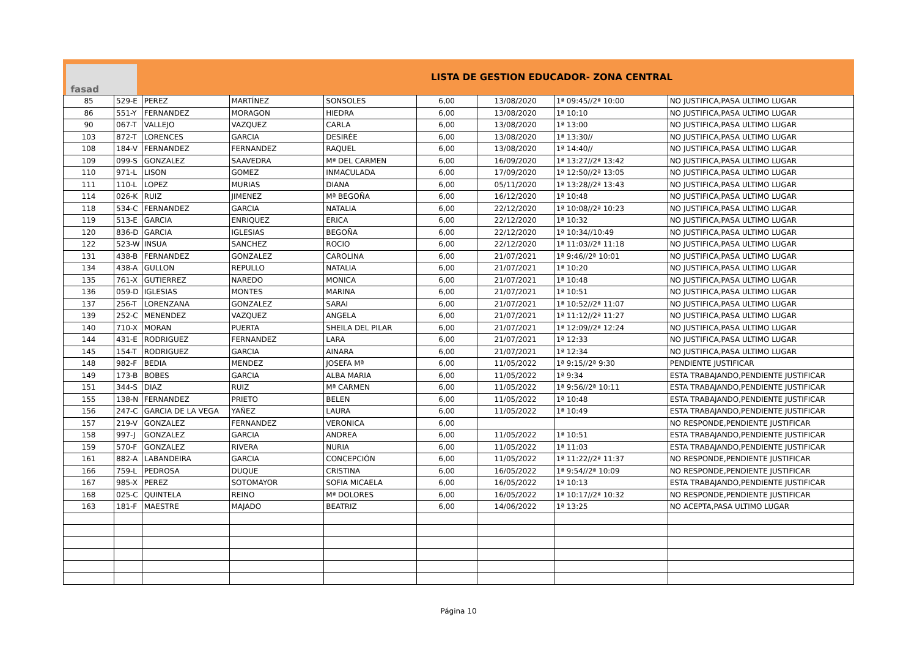fasad
LISTA DE GESTION EDUCADOR- ZONA CENTRAL
| 85 | 529-E | PEREZ | MARTÍNEZ | SONSOLES | 6,00 | 13/08/2020 | 1ª 09:45//2ª 10:00 | NO JUSTIFICA,PASA ULTIMO LUGAR |
| 86 | 551-Y | FERNANDEZ | MORAGON | HIEDRA | 6,00 | 13/08/2020 | 1ª 10:10 | NO JUSTIFICA,PASA ULTIMO LUGAR |
| 90 | 067-T | VALLEJO | VAZQUEZ | CARLA | 6,00 | 13/08/2020 | 1ª 13:00 | NO JUSTIFICA,PASA ULTIMO LUGAR |
| 103 | 872-T | LORENCES | GARCIA | DESIRÉE | 6,00 | 13/08/2020 | 1ª 13:30// | NO JUSTIFICA,PASA ULTIMO LUGAR |
| 108 | 184-V | FERNANDEZ | FERNANDEZ | RAQUEL | 6,00 | 13/08/2020 | 1ª 14:40// | NO JUSTIFICA,PASA ULTIMO LUGAR |
| 109 | 099-S | GONZALEZ | SAAVEDRA | Mª DEL CARMEN | 6,00 | 16/09/2020 | 1ª 13:27//2ª 13:42 | NO JUSTIFICA,PASA ULTIMO LUGAR |
| 110 | 971-L | LISON | GOMEZ | INMACULADA | 6,00 | 17/09/2020 | 1ª 12:50//2ª 13:05 | NO JUSTIFICA,PASA ULTIMO LUGAR |
| 111 | 110-L | LOPEZ | MURIAS | DIANA | 6,00 | 05/11/2020 | 1ª 13:28//2ª 13:43 | NO JUSTIFICA,PASA ULTIMO LUGAR |
| 114 | 026-K | RUIZ | JIMENEZ | Mª BEGOÑA | 6,00 | 16/12/2020 | 1ª 10:48 | NO JUSTIFICA,PASA ULTIMO LUGAR |
| 118 | 534-C | FERNANDEZ | GARCIA | NATALIA | 6,00 | 22/12/2020 | 1ª 10:08//2ª 10:23 | NO JUSTIFICA,PASA ULTIMO LUGAR |
| 119 | 513-E | GARCIA | ENRIQUEZ | ERICA | 6,00 | 22/12/2020 | 1ª 10:32 | NO JUSTIFICA,PASA ULTIMO LUGAR |
| 120 | 836-D | GARCIA | IGLESIAS | BEGOÑA | 6,00 | 22/12/2020 | 1ª 10:34//10:49 | NO JUSTIFICA,PASA ULTIMO LUGAR |
| 122 | 523-W | INSUA | SANCHEZ | ROCIO | 6,00 | 22/12/2020 | 1ª 11:03//2ª 11:18 | NO JUSTIFICA,PASA ULTIMO LUGAR |
| 131 | 438-B | FERNANDEZ | GONZALEZ | CAROLINA | 6,00 | 21/07/2021 | 1ª 9:46//2ª 10:01 | NO JUSTIFICA,PASA ULTIMO LUGAR |
| 134 | 438-A | GULLON | REPULLO | NATALIA | 6,00 | 21/07/2021 | 1ª 10:20 | NO JUSTIFICA,PASA ULTIMO LUGAR |
| 135 | 761-X | GUTIERREZ | NAREDO | MONICA | 6,00 | 21/07/2021 | 1ª 10:48 | NO JUSTIFICA,PASA ULTIMO LUGAR |
| 136 | 059-D | IGLESIAS | MONTES | MARINA | 6,00 | 21/07/2021 | 1ª 10:51 | NO JUSTIFICA,PASA ULTIMO LUGAR |
| 137 | 256-T | LORENZANA | GONZALEZ | SARAI | 6,00 | 21/07/2021 | 1ª 10:52//2ª 11:07 | NO JUSTIFICA,PASA ULTIMO LUGAR |
| 139 | 252-C | MENENDEZ | VAZQUEZ | ANGELA | 6,00 | 21/07/2021 | 1ª 11:12//2ª 11:27 | NO JUSTIFICA,PASA ULTIMO LUGAR |
| 140 | 710-X | MORAN | PUERTA | SHEILA DEL PILAR | 6,00 | 21/07/2021 | 1ª 12:09//2ª 12:24 | NO JUSTIFICA,PASA ULTIMO LUGAR |
| 144 | 431-E | RODRIGUEZ | FERNANDEZ | LARA | 6,00 | 21/07/2021 | 1ª 12:33 | NO JUSTIFICA,PASA ULTIMO LUGAR |
| 145 | 154-T | RODRIGUEZ | GARCIA | AINARA | 6,00 | 21/07/2021 | 1ª 12:34 | NO JUSTIFICA,PASA ULTIMO LUGAR |
| 148 | 982-F | BEDIA | MENDEZ | JOSEFA Mª | 6,00 | 11/05/2022 | 1ª 9:15//2ª 9:30 | PENDIENTE JUSTIFICAR |
| 149 | 173-B | BOBES | GARCIA | ALBA MARIA | 6,00 | 11/05/2022 | 1ª 9:34 | ESTA TRABAJANDO,PENDIENTE JUSTIFICAR |
| 151 | 344-S | DIAZ | RUIZ | Mª CARMEN | 6,00 | 11/05/2022 | 1ª 9:56//2ª 10:11 | ESTA TRABAJANDO,PENDIENTE JUSTIFICAR |
| 155 | 138-N | FERNANDEZ | PRIETO | BELEN | 6,00 | 11/05/2022 | 1ª 10:48 | ESTA TRABAJANDO,PENDIENTE JUSTIFICAR |
| 156 | 247-C | GARCIA DE LA VEGA | YAÑEZ | LAURA | 6,00 | 11/05/2022 | 1ª 10:49 | ESTA TRABAJANDO,PENDIENTE JUSTIFICAR |
| 157 | 219-V | GONZALEZ | FERNANDEZ | VERONICA | 6,00 | | | NO RESPONDE,PENDIENTE JUSTIFICAR |
| 158 | 997-J | GONZALEZ | GARCIA | ANDREA | 6,00 | 11/05/2022 | 1ª 10:51 | ESTA TRABAJANDO,PENDIENTE JUSTIFICAR |
| 159 | 570-F | GONZALEZ | RIVERA | NURIA | 6,00 | 11/05/2022 | 1ª 11:03 | ESTA TRABAJANDO,PENDIENTE JUSTIFICAR |
| 161 | 882-A | LABANDEIRA | GARCIA | CONCEPCIÓN | 6,00 | 11/05/2022 | 1ª 11:22//2ª 11:37 | NO RESPONDE,PENDIENTE JUSTIFICAR |
| 166 | 759-L | PEDROSA | DUQUE | CRISTINA | 6,00 | 16/05/2022 | 1ª 9:54//2ª 10:09 | NO RESPONDE,PENDIENTE JUSTIFICAR |
| 167 | 985-X | PEREZ | SOTOMAYOR | SOFIA MICAELA | 6,00 | 16/05/2022 | 1ª 10:13 | ESTA TRABAJANDO,PENDIENTE JUSTIFICAR |
| 168 | 025-C | QUINTELA | REINO | Mª DOLORES | 6,00 | 16/05/2022 | 1ª 10:17//2ª 10:32 | NO RESPONDE,PENDIENTE JUSTIFICAR |
| 163 | 181-F | MAESTRE | MAJADO | BEATRIZ | 6,00 | 14/06/2022 | 1ª 13:25 | NO ACEPTA,PASA ULTIMO LUGAR |
Página 10